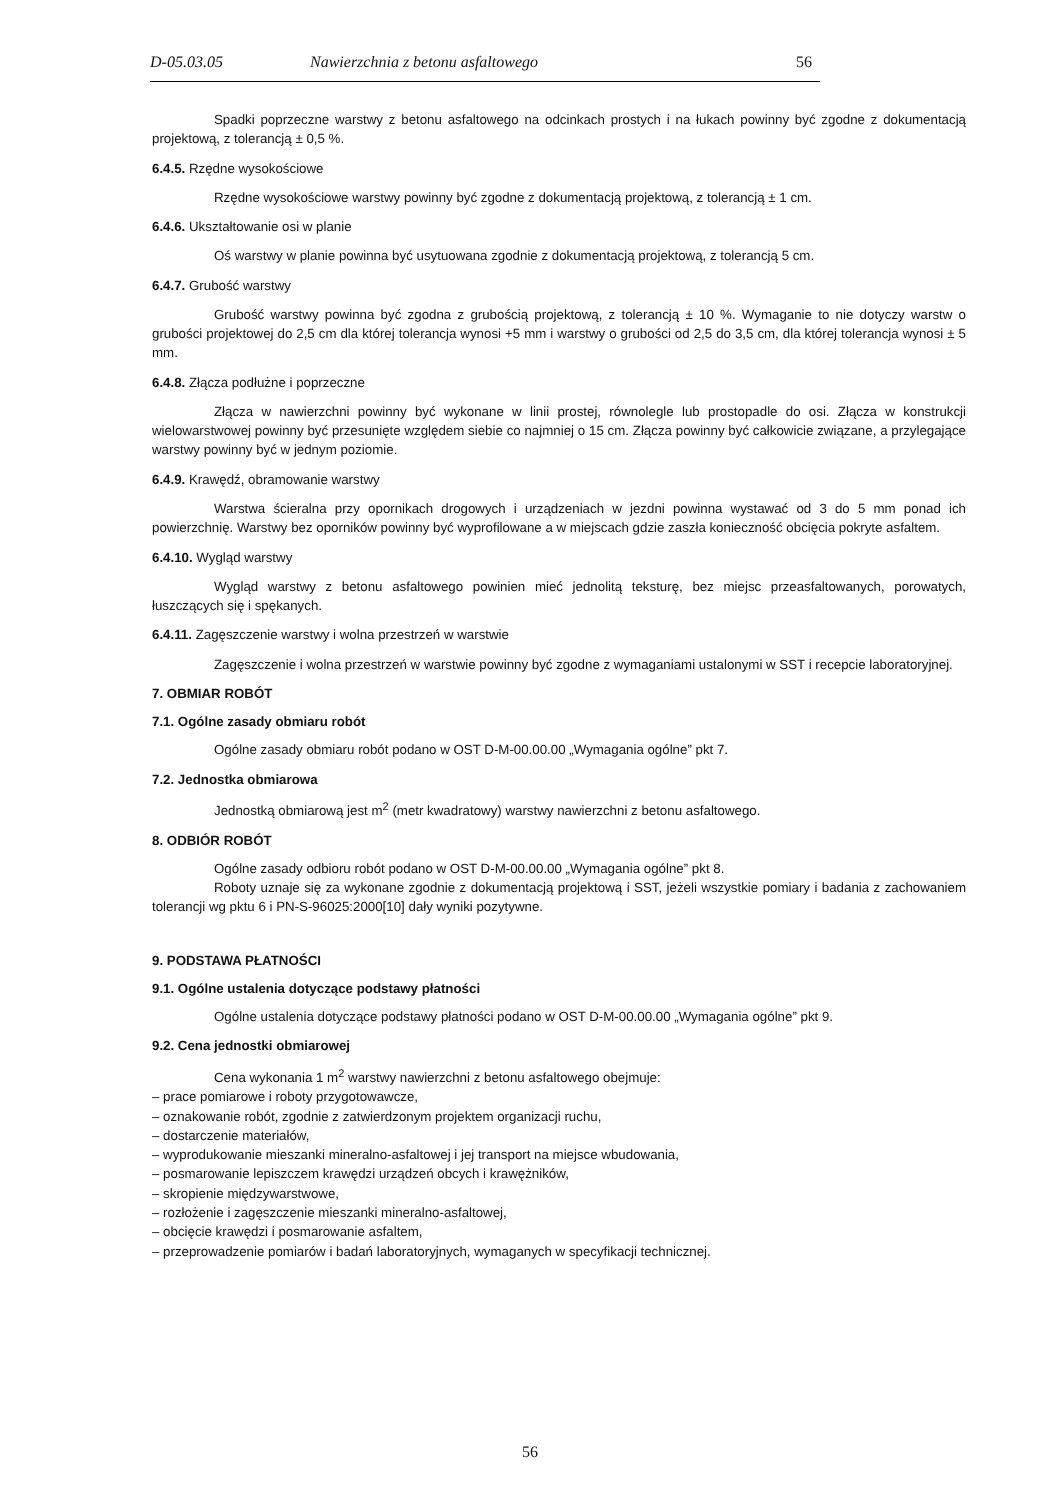D-05.03.05 Nawierzchnia z betonu asfaltowego 56
Spadki poprzeczne warstwy z betonu asfaltowego na odcinkach prostych i na łukach powinny być zgodne z dokumentacją projektową, z tolerancją ± 0,5 %.
6.4.5. Rzędne wysokościowe
Rzędne wysokościowe warstwy powinny być zgodne z dokumentacją projektową, z tolerancją ± 1 cm.
6.4.6. Ukształtowanie osi w planie
Oś warstwy w planie powinna być usytuowana zgodnie z dokumentacją projektową, z tolerancją 5 cm.
6.4.7. Grubość warstwy
Grubość warstwy powinna być zgodna z grubością projektową, z tolerancją ± 10 %. Wymaganie to nie dotyczy warstw o grubości projektowej do 2,5 cm dla której tolerancja wynosi +5 mm i warstwy o grubości od 2,5 do 3,5 cm, dla której tolerancja wynosi ± 5 mm.
6.4.8. Złącza podłużne i poprzeczne
Złącza w nawierzchni powinny być wykonane w linii prostej, równolegle lub prostopadle do osi. Złącza w konstrukcji wielowarstwowej powinny być przesunięte względem siebie co najmniej o 15 cm. Złącza powinny być całkowicie związane, a przylegające warstwy powinny być w jednym poziomie.
6.4.9. Krawędź, obramowanie warstwy
Warstwa ścieralna przy opornikach drogowych i urządzeniach w jezdni powinna wystawać od 3 do 5 mm ponad ich powierzchnię. Warstwy bez oporników powinny być wyprofilowane a w miejscach gdzie zaszła konieczność obcięcia pokryte asfaltem.
6.4.10. Wygląd warstwy
Wygląd warstwy z betonu asfaltowego powinien mieć jednolitą teksturę, bez miejsc przeasfaltowanych, porowatych, łuszczących się i spękanych.
6.4.11. Zagęszczenie warstwy i wolna przestrzeń w warstwie
Zagęszczenie i wolna przestrzeń w warstwie powinny być zgodne z wymaganiami ustalonymi w SST i recepcie laboratoryjnej.
7. OBMIAR ROBÓT
7.1. Ogólne zasady obmiaru robót
Ogólne zasady obmiaru robót podano w OST D-M-00.00.00 „Wymagania ogólne” pkt 7.
7.2. Jednostka obmiarowa
Jednostką obmiarową jest m<sup>2</sup> (metr kwadratowy) warstwy nawierzchni z betonu asfaltowego.
8. ODBIÓR ROBÓT
Ogólne zasady odbioru robót podano w OST D-M-00.00.00 „Wymagania ogólne” pkt 8.
Roboty uznaje się za wykonane zgodnie z dokumentacją projektową i SST, jeżeli wszystkie pomiary i badania z zachowaniem tolerancji wg pktu 6 i PN-S-96025:2000[10] dały wyniki pozytywne.
9. PODSTAWA PŁATNOŚCI
9.1. Ogólne ustalenia dotyczące podstawy płatności
Ogólne ustalenia dotyczące podstawy płatności podano w OST D-M-00.00.00 „Wymagania ogólne” pkt 9.
9.2. Cena jednostki obmiarowej
Cena wykonania 1 m<sup>2</sup> warstwy nawierzchni z betonu asfaltowego obejmuje:
– prace pomiarowe i roboty przygotowawcze,
– oznakowanie robót, zgodnie z zatwierdzonym projektem organizacji ruchu,
– dostarczenie materiałów,
– wyprodukowanie mieszanki mineralno-asfaltowej i jej transport na miejsce wbudowania,
– posmarowanie lepiszczem krawędzi urządzeń obcych i krawężników,
– skropienie międzywarstwowe,
– rozłożenie i zagęszczenie mieszanki mineralno-asfaltowej,
– obcięcie krawędzi i posmarowanie asfaltem,
– przeprowadzenie pomiarów i badań laboratoryjnych, wymaganych w specyfikacji technicznej.
56